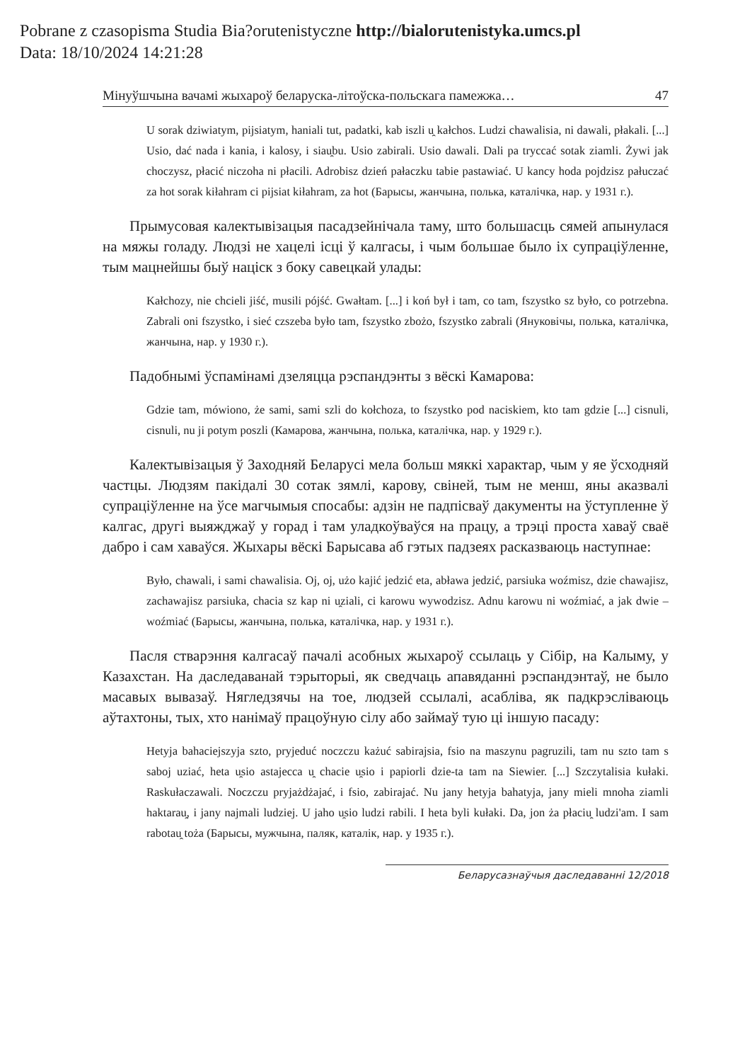Pobrane z czasopisma Studia Bia?orutenistyczne http://bialorutenistyka.umcs.pl
Data: 18/10/2024 14:21:28
Мінуўшчына вачамі жыхароў беларуска-літоўска-польскага памежжа… 47
U sorak dziwiatym, pijsiatym, haniali tut, padatki, kab iszli u̯ kałchos. Ludzi chawalisia, ni dawali, płakali. [...] Usio, dać nada i kania, i kalosy, i siau̯bu. Usio zabirali. Usio dawali. Dali pa tryccać sotak ziamli. Żywi jak choczysz, płacić niczoha ni płacili. Adrobisz dzień pałaczku tabie pastawiać. U kancy hoda pojdzisz pałuczać za hot sorak kiłahram ci pijsiat kiłahram, za hot (Барысы, жанчына, полька, каталічка, нар. у 1931 г.).
Прымусовая калектывізацыя пасадзейнічала таму, што большасць сямей апынулася на мяжы голаду. Людзі не хацелі ісці ў калгасы, і чым большае было іх супраціўленне, тым мацнейшы быў націск з боку савецкай улады:
Kałchozy, nie chcieli jiść, musili pójść. Gwałtam. [...] i koń był i tam, co tam, fszystko sz było, co potrzebna. Zabrali oni fszystko, i sieć czszeba było tam, fszystko zbożo, fszystko zabrali (Януковічы, полька, каталічка, жанчына, нар. у 1930 г.).
Падобнымі ўспамінамі дзеляцца рэспандэнты з вёскі Камарова:
Gdzie tam, mówiono, że sami, sami szli do kołchoza, to fszystko pod naciskiem, kto tam gdzie [...] cisnuli, cisnuli, nu ji potym poszli (Камарова, жанчына, полька, каталічка, нар. у 1929 г.).
Калектывізацыя ў Заходняй Беларусі мела больш мяккі характар, чым у яе ўсходняй частцы. Людзям пакідалі 30 сотак зямлі, карову, свіней, тым не менш, яны аказвалі супраціўленне на ўсе магчымыя спосабы: адзін не падпісваў дакументы на ўступленне ў калгас, другі выяжджаў у горад і там уладкоўваўся на працу, а трэці проста хаваў сваё дабро і сам хаваўся. Жыхары вёскі Барысава аб гэтых падзеях расказваюць наступнае:
Było, chawali, i sami chawalisia. Oj, oj, użo kajić jedzić eta, abława jedzić, parsiuka woźmisz, dzie chawajisz, zachawajisz parsiuka, chacia sz kap ni u̯ziali, ci karowu wywodzisz. Adnu karowu ni woźmiać, a jak dwie – woźmiać (Барысы, жанчына, полька, каталічка, нар. у 1931 г.).
Пасля стварэння калгасаў пачалі асобных жыхароў ссылаць у Сібір, на Калыму, у Казахстан. На даследаванай тэрыторыі, як сведчаць апавяданні рэспандэнтаў, не было масавых вывазаў. Нягледзячы на тое, людзей ссылалі, асабліва, як падкрэсліваюць аўтахтоны, тых, хто нанімаў працоўную сілу або займаў тую ці іншую пасаду:
Hetyja bahaciejszyja szto, pryjeduć noczczu każuć sabirajsia, fsio na maszynu pagruzili, tam nu szto tam s saboj uziać, heta u̯sio astajecca u̯ chacie u̯sio i papiorli dzie-ta tam na Siewier. [...] Szczytalisia kułaki. Raskułaczawali. Noczczu pryjażdżajać, i fsio, zabirajać. Nu jany hetyja bahatyja, jany mieli mnoha ziamli haktarau̯, i jany najmali ludziej. U jaho u̯sio ludzi rabili. I heta byli kułaki. Da, jon ża płaciu̯ ludzi'am. I sam rabotau̯ toża (Барысы, мужчына, паляк, каталік, нар. у 1935 г.).
Беларусазнаўчыя даследаванні 12/2018